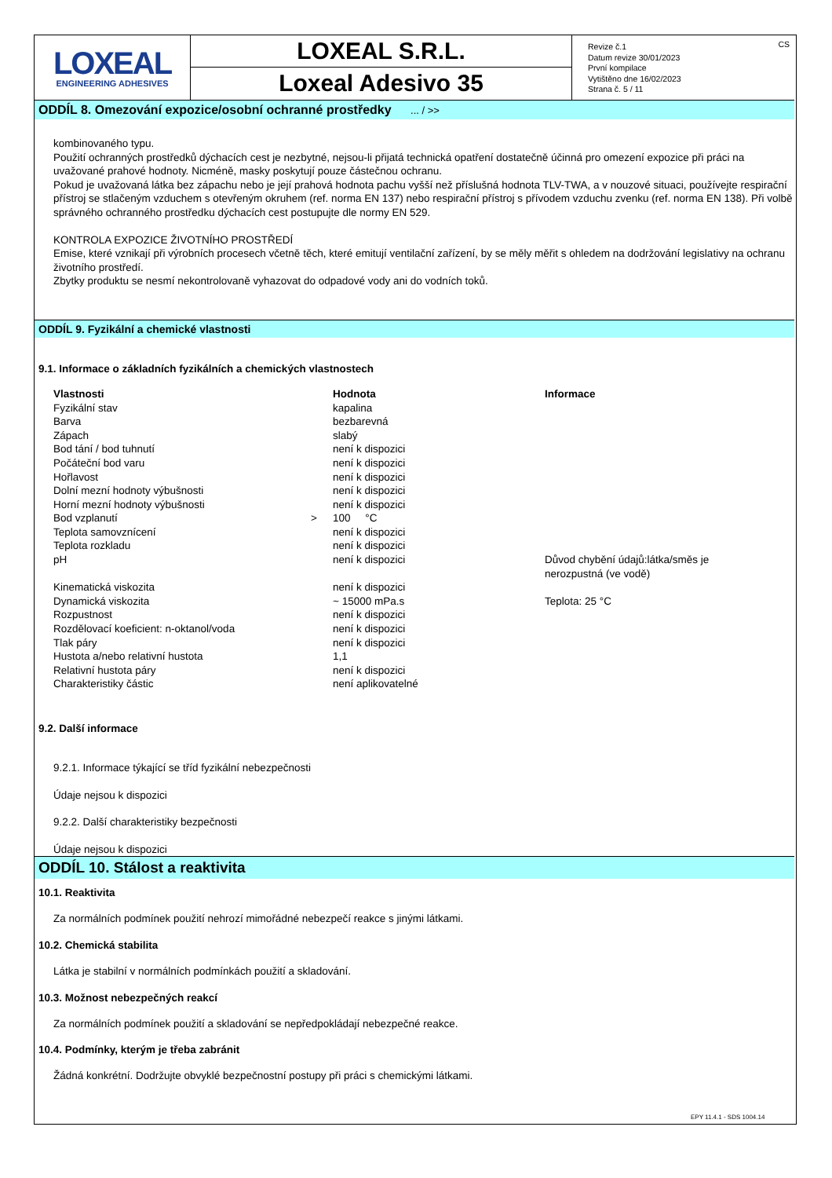LOXEAL
ENGINEERING ADHESIVES
LOXEAL S.R.L.
Loxeal Adesivo 35
Revize č.1
Datum revize 30/01/2023
První kompilace
Vytištěno dne 16/02/2023
Strana č. 5 / 11
CS
ODDÍL 8. Omezování expozice/osobní ochranné prostředky ... / >>
kombinovaného typu.
Použití ochranných prostředků dýchacích cest je nezbytné, nejsou-li přijatá technická opatření dostatečně účinná pro omezení expozice při práci na uvažované prahové hodnoty. Nicméně, masky poskytují pouze částečnou ochranu.
Pokud je uvažovaná látka bez zápachu nebo je její prahová hodnota pachu vyšší než příslušná hodnota TLV-TWA, a v nouzové situaci, používejte respirační přístroj se stlačeným vzduchem s otevřeným okruhem (ref. norma EN 137) nebo respirační přístroj s přívodem vzduchu zvenku (ref. norma EN 138). Při volbě správného ochranného prostředku dýchacích cest postupujte dle normy EN 529.
KONTROLA EXPOZICE ŽIVOTNÍHO PROSTŘEDÍ
Emise, které vznikají při výrobních procesech včetně těch, které emitují ventilační zařízení, by se měly měřit s ohledem na dodržování legislativy na ochranu životního prostředí.
Zbytky produktu se nesmí nekontrolovaně vyhazovat do odpadové vody ani do vodních toků.
ODDÍL 9. Fyzikální a chemické vlastnosti
9.1. Informace o základních fyzikálních a chemických vlastnostech
| Vlastnosti | | Hodnota | Informace |
| --- | --- | --- | --- |
| Fyzikální stav | | kapalina | |
| Barva | | bezbarevná | |
| Zápach | | slabý | |
| Bod tání / bod tuhnutí | | není k dispozici | |
| Počáteční bod varu | | není k dispozici | |
| Hořlavost | | není k dispozici | |
| Dolní mezní hodnoty výbušnosti | | není k dispozici | |
| Horní mezní hodnoty výbušnosti | | není k dispozici | |
| Bod vzplanutí | > | 100 °C | |
| Teplota samovznícení | | není k dispozici | |
| Teplota rozkladu | | není k dispozici | |
| pH | | není k dispozici | Důvod chybění údajů:látka/směs je nerozpustná (ve vodě) |
| Kinematická viskozita | | není k dispozici | |
| Dynamická viskozita | | ~ 15000 mPa.s | Teplota: 25 °C |
| Rozpustnost | | není k dispozici | |
| Rozdělovací koeficient: n-oktanol/voda | | není k dispozici | |
| Tlak páry | | není k dispozici | |
| Hustota a/nebo relativní hustota | | 1,1 | |
| Relativní hustota páry | | není k dispozici | |
| Charakteristiky částic | | není aplikovatelné | |
9.2. Další informace
9.2.1. Informace týkající se tříd fyzikální nebezpečnosti
Údaje nejsou k dispozici
9.2.2. Další charakteristiky bezpečnosti
Údaje nejsou k dispozici
ODDÍL 10. Stálost a reaktivita
10.1. Reaktivita
Za normálních podmínek použití nehrozí mimořádné nebezpečí reakce s jinými látkami.
10.2. Chemická stabilita
Látka je stabilní v normálních podmínkách použití a skladování.
10.3. Možnost nebezpečných reakcí
Za normálních podmínek použití a skladování se nepředpokládají nebezpečné reakce.
10.4. Podmínky, kterým je třeba zabránit
Žádná konkrétní. Dodržujte obvyklé bezpečnostní postupy při práci s chemickými látkami.
EPY 11.4.1 - SDS 1004.14